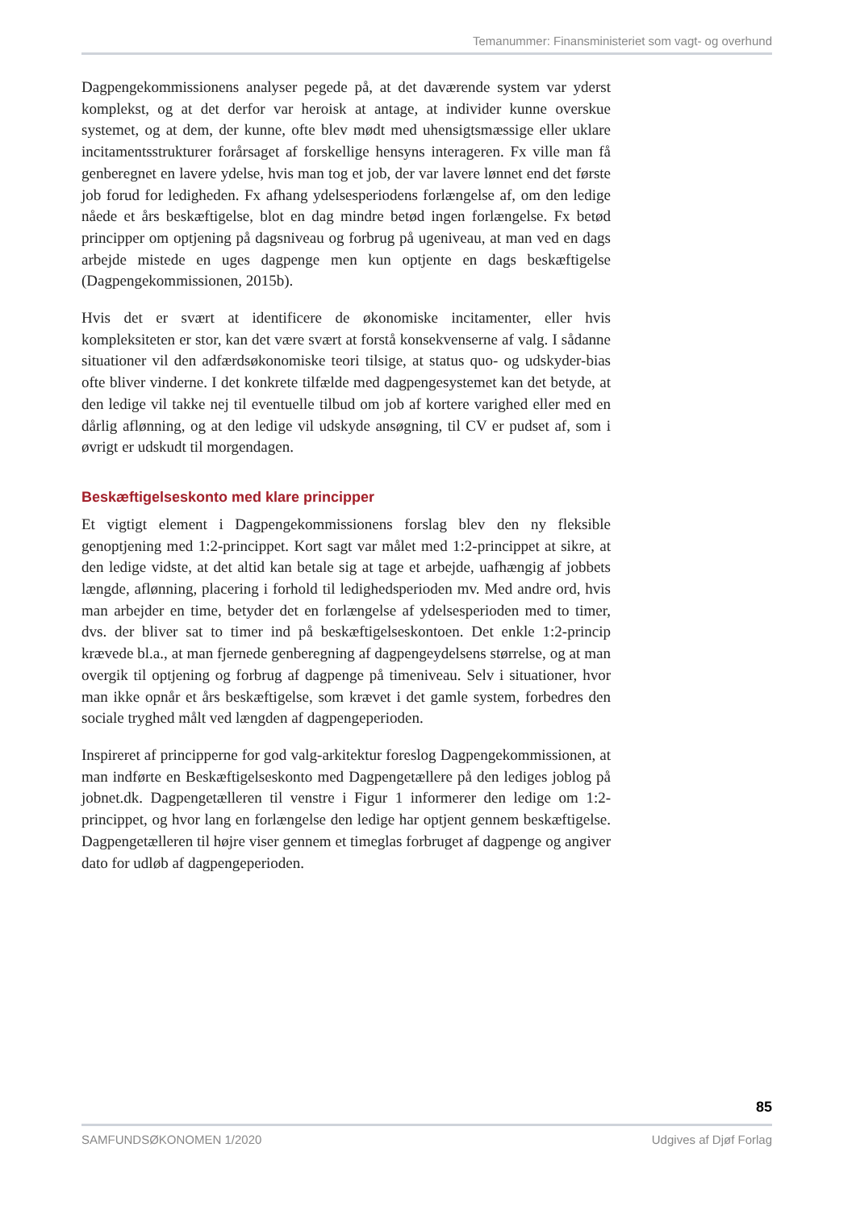Temanummer: Finansministeriet som vagt- og overhund
Dagpengekommissionens analyser pegede på, at det daværende system var yderst komplekst, og at det derfor var heroisk at antage, at individer kunne overskue systemet, og at dem, der kunne, ofte blev mødt med uhensigtsmæssige eller uklare incitamentsstrukturer forårsaget af forskellige hensyns interageren. Fx ville man få genberegnet en lavere ydelse, hvis man tog et job, der var lavere lønnet end det første job forud for ledigheden. Fx afhang ydelsesperiodens forlængelse af, om den ledige nåede et års beskæftigelse, blot en dag mindre betød ingen forlængelse. Fx betød principper om optjening på dagsniveau og forbrug på ugeniveau, at man ved en dags arbejde mistede en uges dagpenge men kun optjente en dags beskæftigelse (Dagpengekommissionen, 2015b).
Hvis det er svært at identificere de økonomiske incitamenter, eller hvis kompleksiteten er stor, kan det være svært at forstå konsekvenserne af valg. I sådanne situationer vil den adfærdsøkonomiske teori tilsige, at status quo- og udskyder-bias ofte bliver vinderne. I det konkrete tilfælde med dagpengesystemet kan det betyde, at den ledige vil takke nej til eventuelle tilbud om job af kortere varighed eller med en dårlig aflønning, og at den ledige vil udskyde ansøgning, til CV er pudset af, som i øvrigt er udskudt til morgendagen.
Beskæftigelseskonto med klare principper
Et vigtigt element i Dagpengekommissionens forslag blev den ny fleksible genoptjening med 1:2-princippet. Kort sagt var målet med 1:2-princippet at sikre, at den ledige vidste, at det altid kan betale sig at tage et arbejde, uafhængig af jobbets længde, aflønning, placering i forhold til ledighedsperioden mv. Med andre ord, hvis man arbejder en time, betyder det en forlængelse af ydelsesperioden med to timer, dvs. der bliver sat to timer ind på beskæftigelseskontoen. Det enkle 1:2-princip krævede bl.a., at man fjernede genberegning af dagpengeydelsens størrelse, og at man overgik til optjening og forbrug af dagpenge på timeniveau. Selv i situationer, hvor man ikke opnår et års beskæftigelse, som krævet i det gamle system, forbedres den sociale tryghed målt ved længden af dagpengeperioden.
Inspireret af principperne for god valg-arkitektur foreslog Dagpengekommissionen, at man indførte en Beskæftigelseskonto med Dagpengetællere på den lediges joblog på jobnet.dk. Dagpengetælleren til venstre i Figur 1 informerer den ledige om 1:2-princippet, og hvor lang en forlængelse den ledige har optjent gennem beskæftigelse. Dagpengetælleren til højre viser gennem et timeglas forbruget af dagpenge og angiver dato for udløb af dagpengeperioden.
85
SAMFUNDSØKONOMEN 1/2020 Udgives af Djøf Forlag